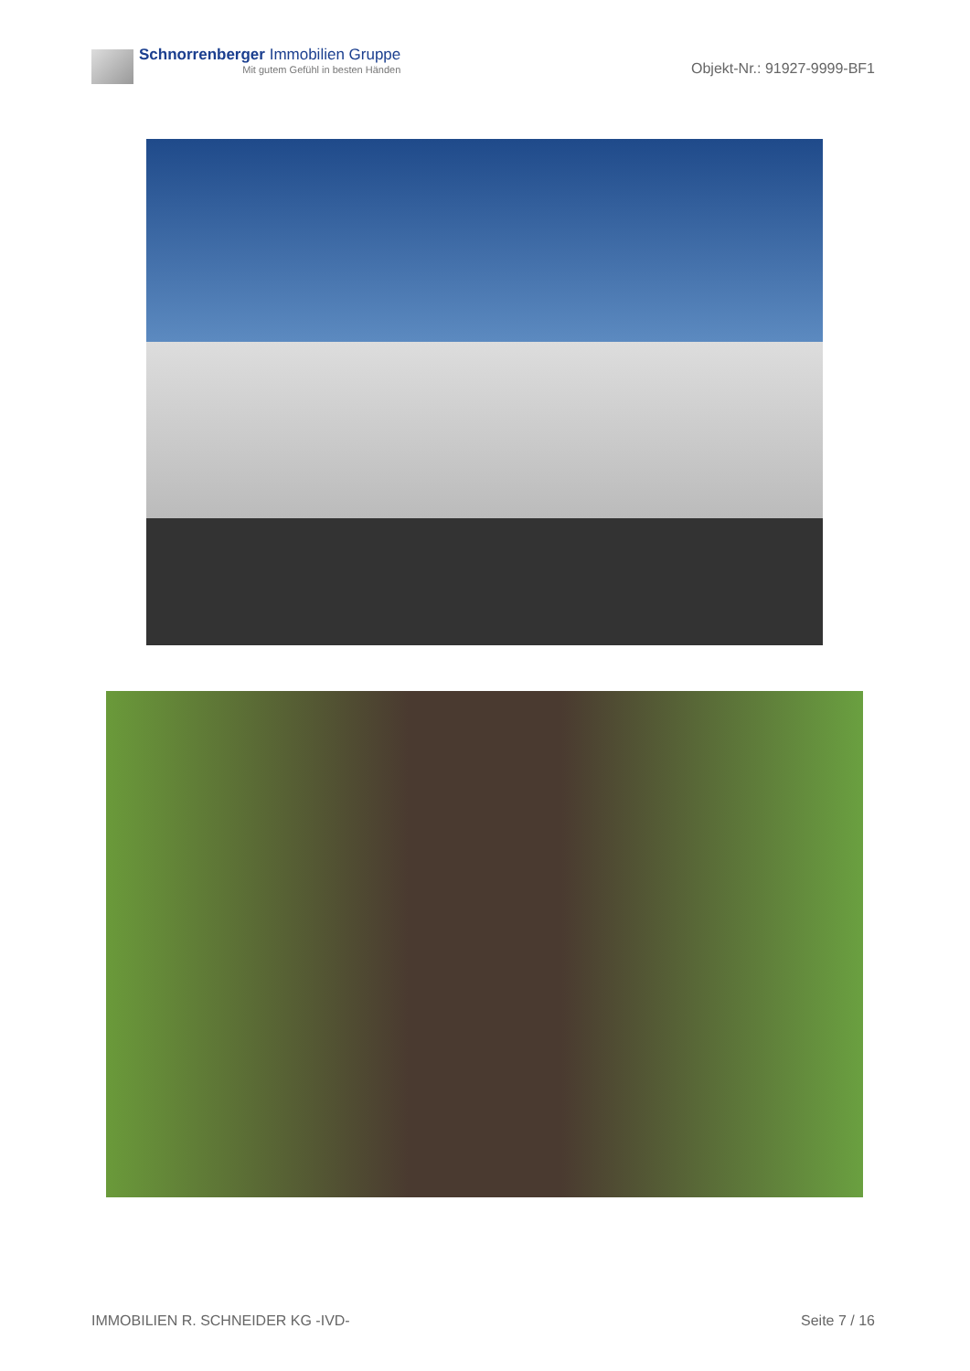Schnorrenberger Immobilien Gruppe
Mit gutem Gefühl in besten Händen
Objekt-Nr.: 91927-9999-BF1
IMMOBILIEN R. SCHNEIDER KG -IVD- Seite 7 / 16